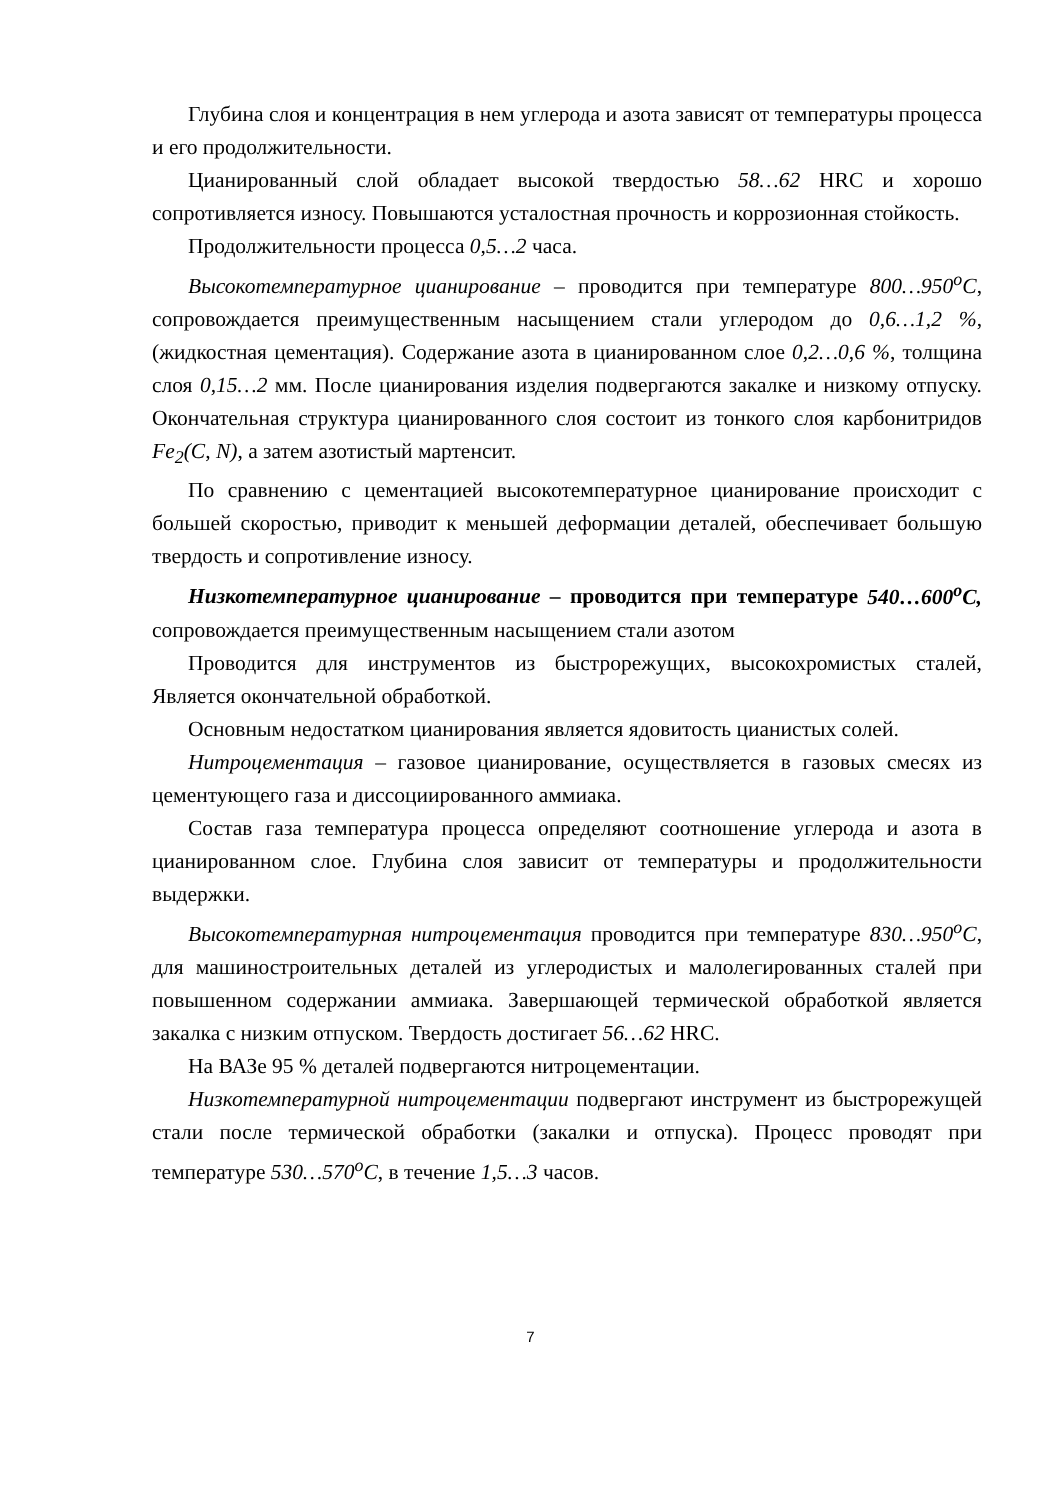Глубина слоя и концентрация в нем углерода и азота зависят от температуры процесса и его продолжительности.
Цианированный слой обладает высокой твердостью 58…62 HRC и хорошо сопротивляется износу. Повышаются усталостная прочность и коррозионная стойкость.
Продолжительности процесса 0,5…2 часа.
Высокотемпературное цианирование – проводится при температуре 800…950<sup>о</sup>С, сопровождается преимущественным насыщением стали углеродом до 0,6…1,2 %, (жидкостная цементация). Содержание азота в цианированном слое 0,2…0,6 %, толщина слоя 0,15…2 мм. После цианирования изделия подвергаются закалке и низкому отпуску. Окончательная структура цианированного слоя состоит из тонкого слоя карбонитридов Fe<sub>2</sub>(C, N), а затем азотистый мартенсит.
По сравнению с цементацией высокотемпературное цианирование происходит с большей скоростью, приводит к меньшей деформации деталей, обеспечивает большую твердость и сопротивление износу.
Низкотемпературное цианирование – проводится при температуре 540…600<sup>о</sup>С, сопровождается преимущественным насыщением стали азотом
Проводится для инструментов из быстрорежущих, высокохромистых сталей, Является окончательной обработкой.
Основным недостатком цианирования является ядовитость цианистых солей.
Нитроцементация – газовое цианирование, осуществляется в газовых смесях из цементующего газа и диссоциированного аммиака.
Состав газа температура процесса определяют соотношение углерода и азота в цианированном слое. Глубина слоя зависит от температуры и продолжительности выдержки.
Высокотемпературная нитроцементация проводится при температуре 830…950<sup>о</sup>С, для машиностроительных деталей из углеродистых и малолегированных сталей при повышенном содержании аммиака. Завершающей термической обработкой является закалка с низким отпуском. Твердость достигает 56…62 HRC.
На ВАЗе 95 % деталей подвергаются нитроцементации.
Низкотемпературной нитроцементации подвергают инструмент из быстрорежущей стали после термической обработки (закалки и отпуска). Процесс проводят при температуре 530…570<sup>о</sup>С, в течение 1,5…3 часов.
7